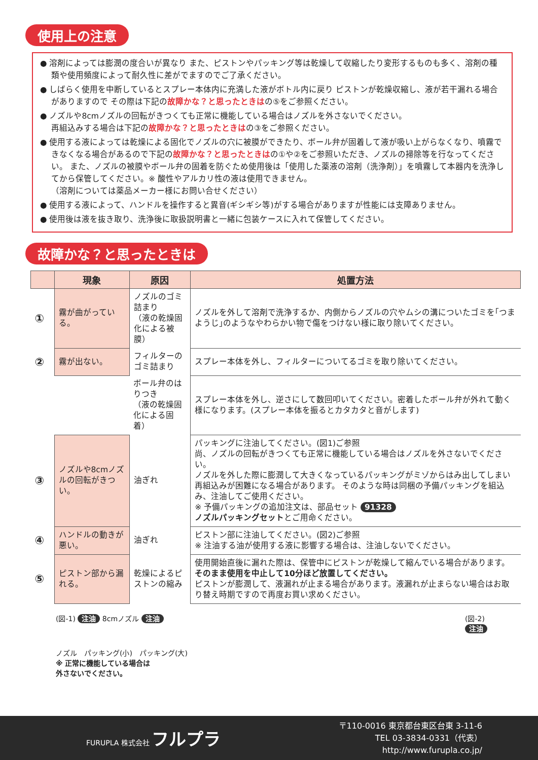使用上の注意
● 溶剤によっては膨潤の度合いが異なり また、ピストンやパッキング等は乾燥して収縮したり変形するものも多く、溶剤の種類や使用頻度によって耐久性に差がでますのでご了承ください。
● しばらく使用を中断しているとスプレー本体内に充満した液がボトル内に戻り ピストンが乾燥収縮し、液が若干漏れる場合がありますので その際は下記の故障かな？と思ったときはの⑤をご参照ください。
● ノズルや8cmノズルの回転がきつくても正常に機能している場合はノズルを外さないでください。
再組込みする場合は下記の故障かな？と思ったときはの③をご参照ください。
● 使用する液によっては乾燥による固化でノズルの穴に被膜ができたり、ボール弁が固着して液が吸い上がらなくなり、噴霧できなくなる場合があるので下記の故障かな？と思ったときはの①や②をご参照いただき、ノズルの掃除等を行なってください。 また、ノズルの被膜やボール弁の固着を防ぐため使用後は「使用した薬液の溶剤（洗浄剤）」を噴霧して本器内を洗浄してから保管してください。※ 酸性やアルカリ性の液は使用できません。
（溶剤については薬品メーカー様にお問い合せください）
● 使用する液によって、ハンドルを操作すると異音(ギシギシ等)がする場合がありますが性能には支障ありません。
● 使用後は液を抜き取り、洗浄後に取扱説明書と一緒に包装ケースに入れて保管してください。
故障かな？と思ったときは
| | 現象 | 原因 | 処置方法 |
| --- | --- | --- | --- |
| ① | 霧が曲がっている。 | ノズルのゴミ詰まり （液の乾燥固化による被膜） | ノズルを外して溶剤で洗浄するか、内側からノズルの穴やムシの溝についたゴミを｢つまようじ｣のようなやわらかい物で傷をつけない様に取り除いてください。 |
| ② | 霧が出ない。 | フィルターのゴミ詰まり | スプレー本体を外し、フィルターについてるゴミを取り除いてください。 |
| | | ボール弁のはりつき （液の乾燥固化による固着） | スプレー本体を外し、逆さにして数回叩いてください。密着したボール弁が外れて動く様になります。(スプレー本体を振るとカタカタと音がします) |
| ③ | ノズルや8cmノズルの回転がきつい。 | 油ぎれ | パッキングに注油してください。(図1)ご参照 尚、ノズルの回転がきつくても正常に機能している場合はノズルを外さないでください。 ノズルを外した際に膨潤して大きくなっているパッキングがミゾからはみ出してしまい再組込みが困難になる場合があります。 そのような時は同梱の予備パッキングを組込み、注油してご使用ください。 ※ 予備パッキングの追加注文は、部品セット 91328 ノズルパッキングセット とご用命ください。 |
| ④ | ハンドルの動きが悪い。 | 油ぎれ | ピストン部に注油してください。(図2)ご参照 ※ 注油する油が使用する液に影響する場合は、注油しないでください。 |
| ⑤ | ピストン部から漏れる。 | 乾燥によるピストンの縮み | 使用開始直後に漏れた際は、保管中にピストンが乾燥して縮んでいる場合があります。 そのまま使用を中止して10分ほど放置してください。 ピストンが膨潤して、液漏れが止まる場合があります。液漏れが止まらない場合はお取り替え時期ですので再度お買い求めください。 |
(図-1) 注油 8cmノズル 注油
ノズル　パッキング(小)　パッキング(大)
※ 正常に機能している場合は
外さないでください。
(図-2)
注油
FURUPLA 株式会社 フルプラ
〒110-0016 東京都台東区台東 3-11-6
TEL 03-3834-0331（代表）
http://www.furupla.co.jp/